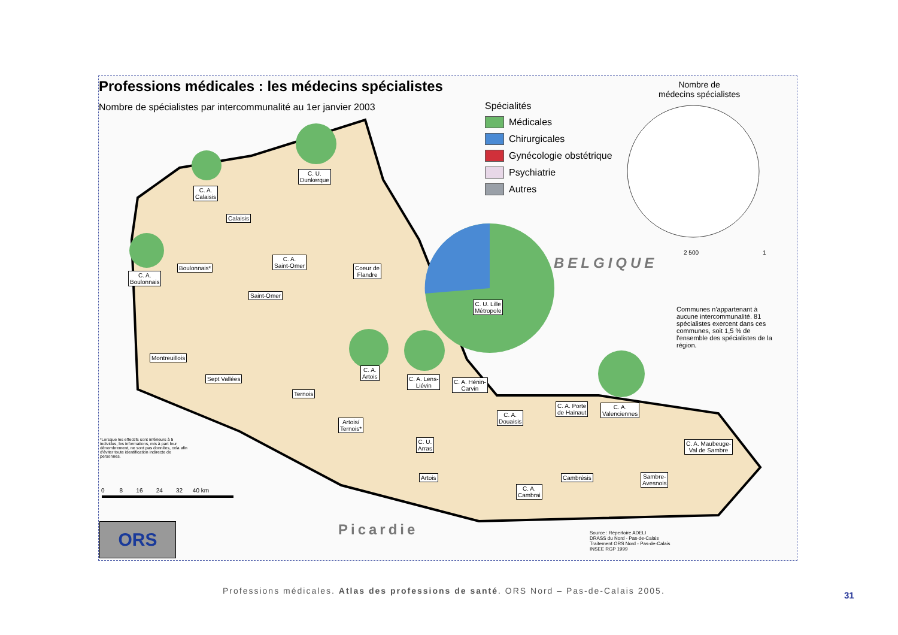Professions médicales : les médecins spécialistes
Nombre de spécialistes par intercommunalité au 1er janvier 2003
Spécialités
Médicales
Chirurgicales
Gynécologie obstétrique
Psychiatrie
Autres
Nombre de
médecins spécialistes
2 500 1
C. U.
Dunkerque
C. A.
Calaisis
Calaisis
C. A.
Saint-Omer
Coeur de
Flandre
C. A.
Boulonnais
Boulonnais*
Saint-Omer
C. U. Lille
Métropole
Montreuillois
Sept Vallées
Ternois
C. A.
Artois
C. A. Lens-
Liévin
C. A. Hénin-
Carvin
C. A.
Douaisis
C. A. Porte
de Hainaut
C. A.
Valenciennes
Artois/
Ternois*
C. U.
Arras
Artois
C. A. Maubeuge-
Val de Sambre
Cambrésis
Sambre-
Avesnois
C. A.
Cambrai
BELGIQUE
Picardie
Communes n'appartenant à aucune intercommunalité. 81 spécialistes exercent dans ces communes, soit 1,5 % de l'ensemble des spécialistes de la région.
*Lorsque les effectifs sont inférieurs à 5 individus, les informations, mis à part leur dénombrement, ne sont pas données, cela afin d'éviter toute identification indirecte de personnes.
0 8 16 24 32 40 km
ORS
Source : Répertoire ADELI
DRASS du Nord - Pas-de-Calais
Traitement ORS Nord - Pas-de-Calais
INSEE RGP 1999
Professions médicales. Atlas des professions de santé. ORS Nord – Pas-de-Calais 2005.
31